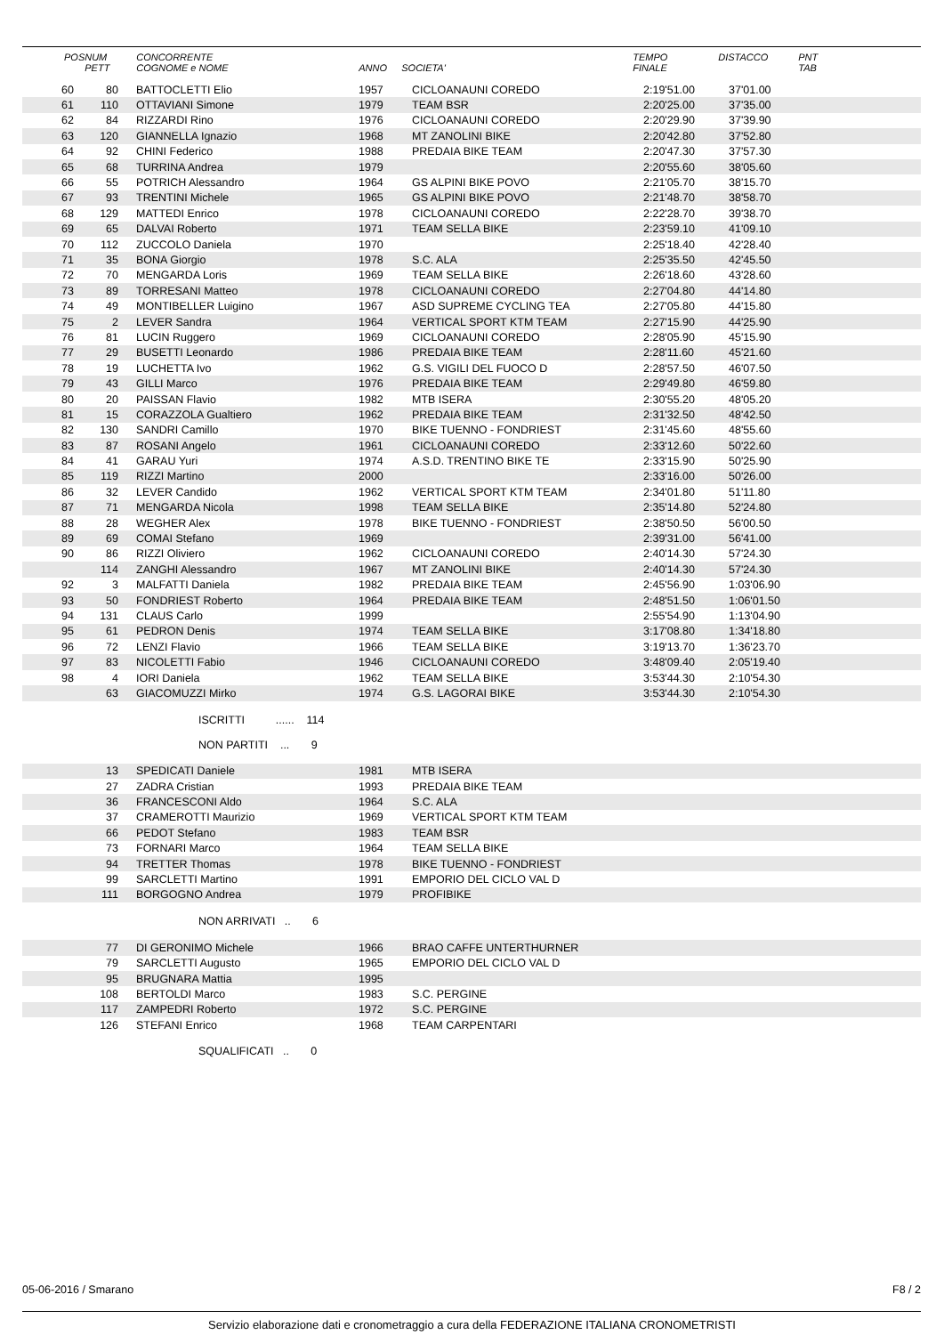| POS | NUM PETT | CONCORRENTE COGNOME e NOME | ANNO | SOCIETA' | TEMPO FINALE | DISTACCO | PNT TAB |
| --- | --- | --- | --- | --- | --- | --- | --- |
| 60 | 80 | BATTOCLETTI Elio | 1957 | CICLOANAUNI COREDO | 2:19'51.00 | 37'01.00 | |
| 61 | 110 | OTTAVIANI Simone | 1979 | TEAM BSR | 2:20'25.00 | 37'35.00 | |
| 62 | 84 | RIZZARDI Rino | 1976 | CICLOANAUNI COREDO | 2:20'29.90 | 37'39.90 | |
| 63 | 120 | GIANNELLA Ignazio | 1968 | MT ZANOLINI BIKE | 2:20'42.80 | 37'52.80 | |
| 64 | 92 | CHINI Federico | 1988 | PREDAIA BIKE TEAM | 2:20'47.30 | 37'57.30 | |
| 65 | 68 | TURRINA Andrea | 1979 | | 2:20'55.60 | 38'05.60 | |
| 66 | 55 | POTRICH Alessandro | 1964 | GS ALPINI BIKE POVO | 2:21'05.70 | 38'15.70 | |
| 67 | 93 | TRENTINI Michele | 1965 | GS ALPINI BIKE POVO | 2:21'48.70 | 38'58.70 | |
| 68 | 129 | MATTEDI Enrico | 1978 | CICLOANAUNI COREDO | 2:22'28.70 | 39'38.70 | |
| 69 | 65 | DALVAI Roberto | 1971 | TEAM SELLA BIKE | 2:23'59.10 | 41'09.10 | |
| 70 | 112 | ZUCCOLO Daniela | 1970 | | 2:25'18.40 | 42'28.40 | |
| 71 | 35 | BONA Giorgio | 1978 | S.C. ALA | 2:25'35.50 | 42'45.50 | |
| 72 | 70 | MENGARDA Loris | 1969 | TEAM SELLA BIKE | 2:26'18.60 | 43'28.60 | |
| 73 | 89 | TORRESANI Matteo | 1978 | CICLOANAUNI COREDO | 2:27'04.80 | 44'14.80 | |
| 74 | 49 | MONTIBELLER Luigino | 1967 | ASD SUPREME CYCLING TEA | 2:27'05.80 | 44'15.80 | |
| 75 | 2 | LEVER Sandra | 1964 | VERTICAL SPORT KTM TEAM | 2:27'15.90 | 44'25.90 | |
| 76 | 81 | LUCIN Ruggero | 1969 | CICLOANAUNI COREDO | 2:28'05.90 | 45'15.90 | |
| 77 | 29 | BUSETTI Leonardo | 1986 | PREDAIA BIKE TEAM | 2:28'11.60 | 45'21.60 | |
| 78 | 19 | LUCHETTA Ivo | 1962 | G.S. VIGILI DEL FUOCO D | 2:28'57.50 | 46'07.50 | |
| 79 | 43 | GILLI Marco | 1976 | PREDAIA BIKE TEAM | 2:29'49.80 | 46'59.80 | |
| 80 | 20 | PAISSAN Flavio | 1982 | MTB ISERA | 2:30'55.20 | 48'05.20 | |
| 81 | 15 | CORAZZOLA Gualtiero | 1962 | PREDAIA BIKE TEAM | 2:31'32.50 | 48'42.50 | |
| 82 | 130 | SANDRI Camillo | 1970 | BIKE TUENNO - FONDRIEST | 2:31'45.60 | 48'55.60 | |
| 83 | 87 | ROSANI Angelo | 1961 | CICLOANAUNI COREDO | 2:33'12.60 | 50'22.60 | |
| 84 | 41 | GARAU Yuri | 1974 | A.S.D. TRENTINO BIKE TE | 2:33'15.90 | 50'25.90 | |
| 85 | 119 | RIZZI Martino | 2000 | | 2:33'16.00 | 50'26.00 | |
| 86 | 32 | LEVER Candido | 1962 | VERTICAL SPORT KTM TEAM | 2:34'01.80 | 51'11.80 | |
| 87 | 71 | MENGARDA Nicola | 1998 | TEAM SELLA BIKE | 2:35'14.80 | 52'24.80 | |
| 88 | 28 | WEGHER Alex | 1978 | BIKE TUENNO - FONDRIEST | 2:38'50.50 | 56'00.50 | |
| 89 | 69 | COMAI Stefano | 1969 | | 2:39'31.00 | 56'41.00 | |
| 90 | 86 | RIZZI Oliviero | 1962 | CICLOANAUNI COREDO | 2:40'14.30 | 57'24.30 | |
| | 114 | ZANGHI Alessandro | 1967 | MT ZANOLINI BIKE | 2:40'14.30 | 57'24.30 | |
| 92 | 3 | MALFATTI Daniela | 1982 | PREDAIA BIKE TEAM | 2:45'56.90 | 1:03'06.90 | |
| 93 | 50 | FONDRIEST Roberto | 1964 | PREDAIA BIKE TEAM | 2:48'51.50 | 1:06'01.50 | |
| 94 | 131 | CLAUS Carlo | 1999 | | 2:55'54.90 | 1:13'04.90 | |
| 95 | 61 | PEDRON Denis | 1974 | TEAM SELLA BIKE | 3:17'08.80 | 1:34'18.80 | |
| 96 | 72 | LENZI Flavio | 1966 | TEAM SELLA BIKE | 3:19'13.70 | 1:36'23.70 | |
| 97 | 83 | NICOLETTI Fabio | 1946 | CICLOANAUNI COREDO | 3:48'09.40 | 2:05'19.40 | |
| 98 | 4 | IORI Daniela | 1962 | TEAM SELLA BIKE | 3:53'44.30 | 2:10'54.30 | |
| | 63 | GIACOMUZZI Mirko | 1974 | G.S. LAGORAI BIKE | 3:53'44.30 | 2:10'54.30 | |
ISCRITTI ...... 114
NON PARTITI ... 9
| | 13 | SPEDICATI Daniele | 1981 | MTB ISERA | |
| | 27 | ZADRA Cristian | 1993 | PREDAIA BIKE TEAM | |
| | 36 | FRANCESCONI Aldo | 1964 | S.C. ALA | |
| | 37 | CRAMEROTTI Maurizio | 1969 | VERTICAL SPORT KTM TEAM | |
| | 66 | PEDOT Stefano | 1983 | TEAM BSR | |
| | 73 | FORNARI Marco | 1964 | TEAM SELLA BIKE | |
| | 94 | TRETTER Thomas | 1978 | BIKE TUENNO - FONDRIEST | |
| | 99 | SARCLETTI Martino | 1991 | EMPORIO DEL CICLO VAL D | |
| | 111 | BORGOGNO Andrea | 1979 | PROFIBIKE | |
NON ARRIVATI .. 6
| | 77 | DI GERONIMO Michele | 1966 | BRAO CAFFE UNTERTHURNER | |
| | 79 | SARCLETTI Augusto | 1965 | EMPORIO DEL CICLO VAL D | |
| | 95 | BRUGNARA Mattia | 1995 | | |
| | 108 | BERTOLDI Marco | 1983 | S.C. PERGINE | |
| | 117 | ZAMPEDRI Roberto | 1972 | S.C. PERGINE | |
| | 126 | STEFANI Enrico | 1968 | TEAM CARPENTARI | |
SQUALIFICATI .. 0
05-06-2016 / Smarano F8 / 2
Servizio elaborazione dati e cronometraggio a cura della FEDERAZIONE ITALIANA CRONOMETRISTI